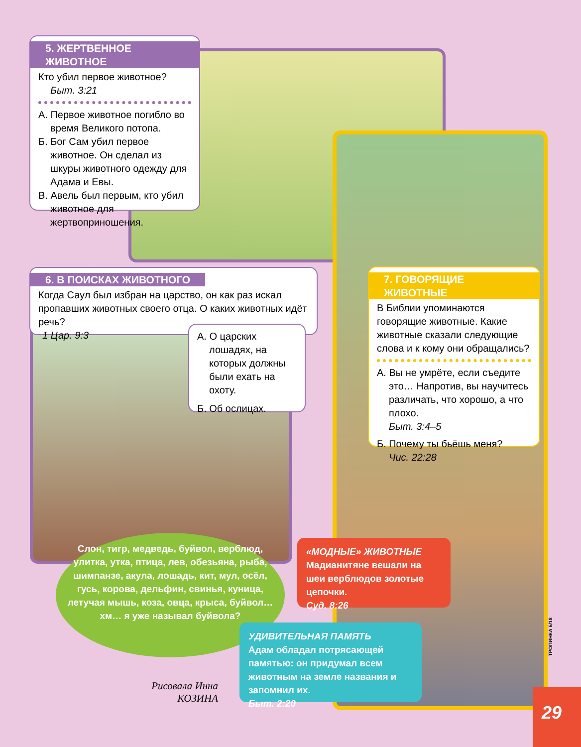5. ЖЕРТВЕННОЕ ЖИВОТНОЕ
Кто убил первое животное?
Быт. 3:21
А. Первое животное погибло во время Великого потопа.
Б. Бог Сам убил первое животное. Он сделал из шкуры животного одежду для Адама и Евы.
В. Авель был первым, кто убил животное для жертвоприношения.
6. В ПОИСКАХ ЖИВОТНОГО
Когда Саул был избран на царство, он как раз искал пропавших животных своего отца. О каких животных идёт речь?
1 Цар. 9:3
А. О царских лошадях, на которых должны были ехать на охоту.
Б. Об ослицах.
7. ГОВОРЯЩИЕ ЖИВОТНЫЕ
В Библии упоминаются говорящие животные. Какие животные сказали следующие слова и к кому они обращались?
А. Вы не умрёте, если съедите это… Напротив, вы научитесь различать, что хорошо, а что плохо.
Быт. 3:4–5
Б. Почему ты бьёшь меня?
Чис. 22:28
Слон, тигр, медведь, буйвол, верблюд, улитка, утка, птица, лев, обезьяна, рыба, шимпанзе, акула, лошадь, кит, мул, осёл, гусь, корова, дельфин, свинья, куница, летучая мышь, коза, овца, крыса, буйвол… хм… я уже называл буйвола?
«МОДНЫЕ» ЖИВОТНЫЕ
Мадианитяне вешали на шеи верблюдов золотые цепочки.
Суд. 8:26
УДИВИТЕЛЬНАЯ ПАМЯТЬ
Адам обладал потрясающей памятью: он придумал всем животным на земле названия и запомнил их.
Быт. 2:20
Рисовала Инна КОЗИНА
ТРОПИНКА 5/18
29